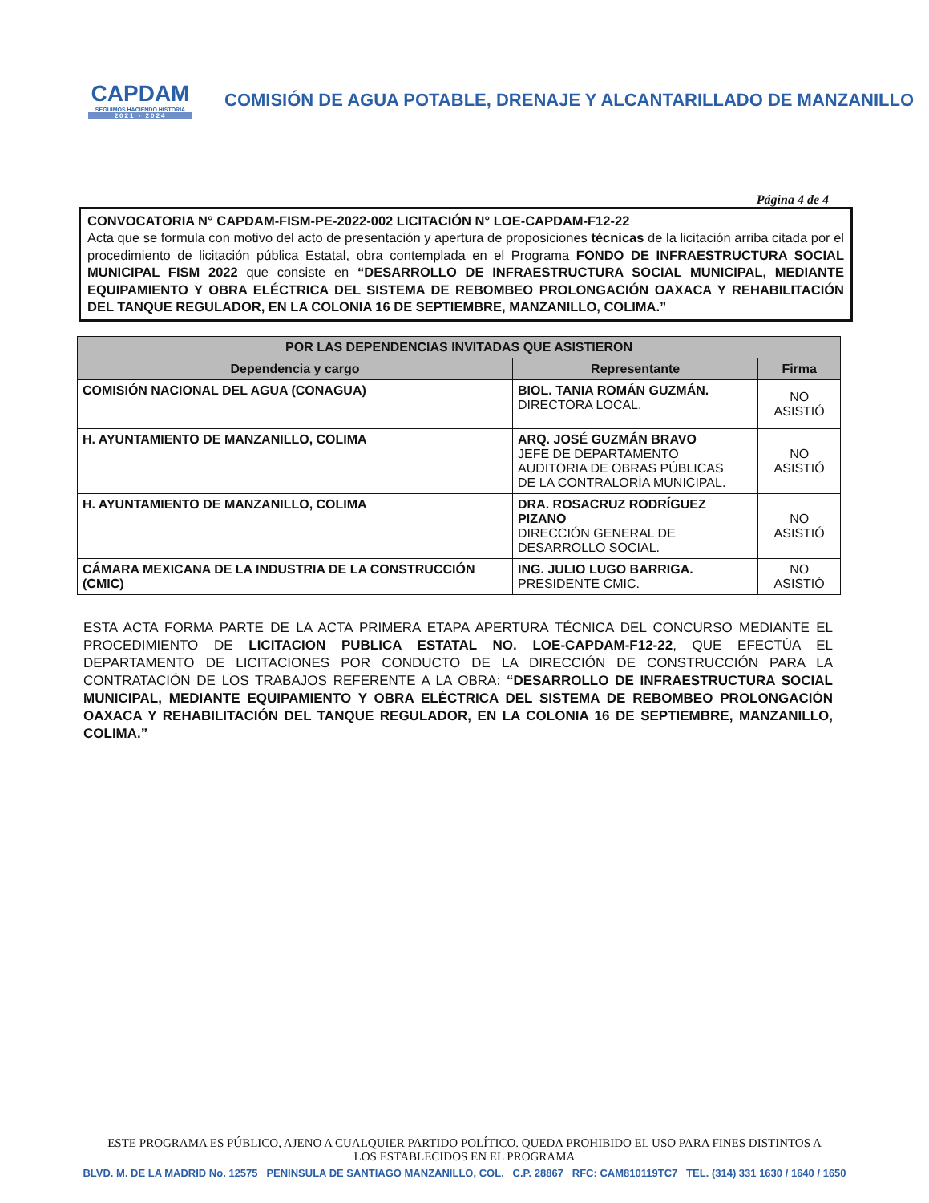CAPDAM
SEGUIMOS HACIENDO HISTORIA
2021 - 2024
COMISIÓN DE AGUA POTABLE, DRENAJE Y ALCANTARILLADO DE MANZANILLO
Página 4 de 4
CONVOCATORIA N° CAPDAM-FISM-PE-2022-002 LICITACIÓN N° LOE-CAPDAM-F12-22
Acta que se formula con motivo del acto de presentación y apertura de proposiciones técnicas de la licitación arriba citada por el procedimiento de licitación pública Estatal, obra contemplada en el Programa FONDO DE INFRAESTRUCTURA SOCIAL MUNICIPAL FISM 2022 que consiste en “DESARROLLO DE INFRAESTRUCTURA SOCIAL MUNICIPAL, MEDIANTE EQUIPAMIENTO Y OBRA ELÉCTRICA DEL SISTEMA DE REBOMBEO PROLONGACIÓN OAXACA Y REHABILITACIÓN DEL TANQUE REGULADOR, EN LA COLONIA 16 DE SEPTIEMBRE, MANZANILLO, COLIMA.”
| POR LAS DEPENDENCIAS INVITADAS QUE ASISTIERON | | |
| --- | --- | --- |
| Dependencia y cargo | Representante | Firma |
| COMISIÓN NACIONAL DEL AGUA (CONAGUA) | BIOL. TANIA ROMÁN GUZMÁN. DIRECTORA LOCAL. | NO ASISTIÓ |
| H. AYUNTAMIENTO DE MANZANILLO, COLIMA | ARQ. JOSÉ GUZMÁN BRAVO JEFE DE DEPARTAMENTO AUDITORIA DE OBRAS PÚBLICAS DE LA CONTRALORÍA MUNICIPAL. | NO ASISTIÓ |
| H. AYUNTAMIENTO DE MANZANILLO, COLIMA | DRA. ROSACRUZ RODRÍGUEZ PIZANO DIRECCIÓN GENERAL DE DESARROLLO SOCIAL. | NO ASISTIÓ |
| CÁMARA MEXICANA DE LA INDUSTRIA DE LA CONSTRUCCIÓN (CMIC) | ING. JULIO LUGO BARRIGA. PRESIDENTE CMIC. | NO ASISTIÓ |
ESTA ACTA FORMA PARTE DE LA ACTA PRIMERA ETAPA APERTURA TÉCNICA DEL CONCURSO MEDIANTE EL PROCEDIMIENTO DE LICITACION PUBLICA ESTATAL NO. LOE-CAPDAM-F12-22, QUE EFECTÚA EL DEPARTAMENTO DE LICITACIONES POR CONDUCTO DE LA DIRECCIÓN DE CONSTRUCCIÓN PARA LA CONTRATACIÓN DE LOS TRABAJOS REFERENTE A LA OBRA: “DESARROLLO DE INFRAESTRUCTURA SOCIAL MUNICIPAL, MEDIANTE EQUIPAMIENTO Y OBRA ELÉCTRICA DEL SISTEMA DE REBOMBEO PROLONGACIÓN OAXACA Y REHABILITACIÓN DEL TANQUE REGULADOR, EN LA COLONIA 16 DE SEPTIEMBRE, MANZANILLO, COLIMA.”
ESTE PROGRAMA ES PÚBLICO, AJENO A CUALQUIER PARTIDO POLÍTICO. QUEDA PROHIBIDO EL USO PARA FINES DISTINTOS A LOS ESTABLECIDOS EN EL PROGRAMA
BLVD. M. DE LA MADRID No. 12575 PENINSULA DE SANTIAGO MANZANILLO, COL. C.P. 28867 RFC: CAM810119TC7 TEL. (314) 331 1630 / 1640 / 1650